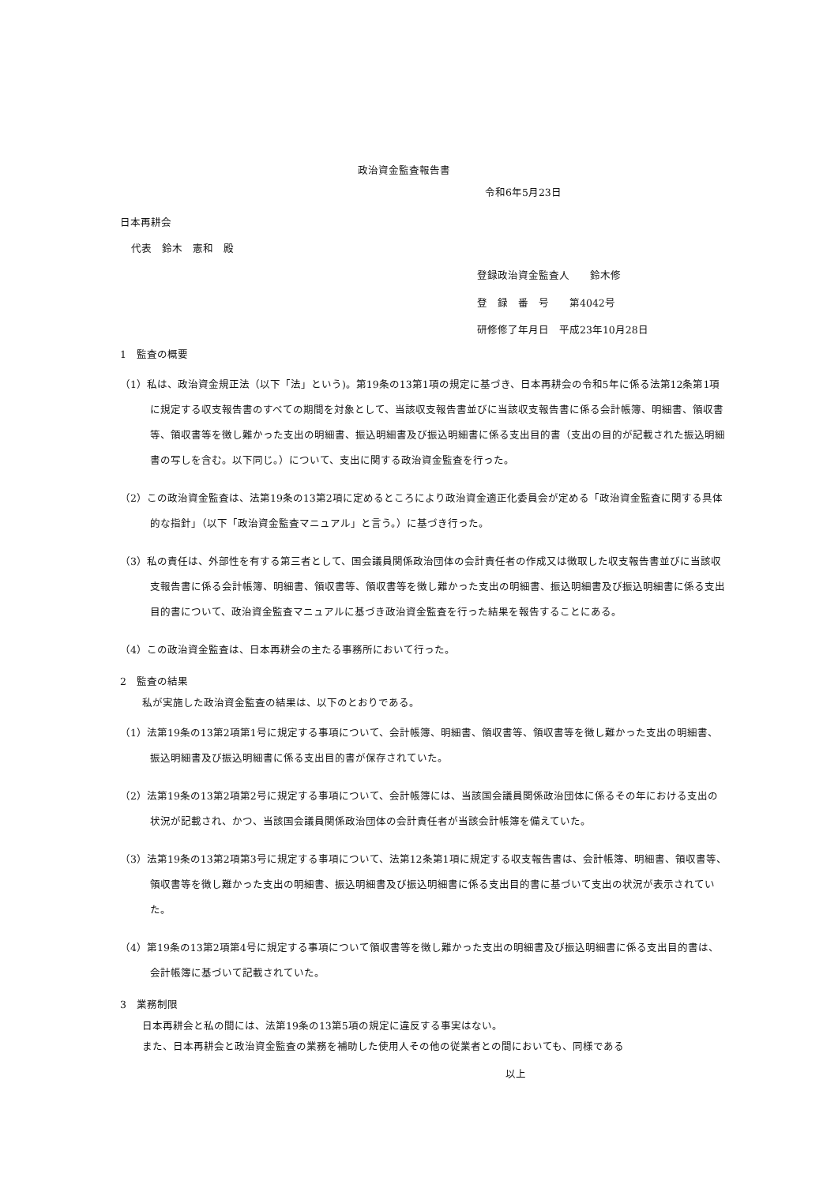政治資金監査報告書
令和6年5月23日
日本再耕会
代表　鈴木　憲和　殿
登録政治資金監査人　　鈴木修
登　録　番　号　　第4042号
研修修了年月日　平成23年10月28日
1　監査の概要
（1）私は、政治資金規正法（以下「法」という)。第19条の13第1項の規定に基づき、日本再耕会の令和5年に係る法第12条第1項に規定する収支報告書のすべての期間を対象として、当該収支報告書並びに当該収支報告書に係る会計帳簿、明細書、領収書等、領収書等を徴し難かった支出の明細書、振込明細書及び振込明細書に係る支出目的書（支出の目的が記載された振込明細書の写しを含む。以下同じ。）について、支出に関する政治資金監査を行った。
（2）この政治資金監査は、法第19条の13第2項に定めるところにより政治資金適正化委員会が定める「政治資金監査に関する具体的な指針」（以下「政治資金監査マニュアル」と言う。）に基づき行った。
（3）私の責任は、外部性を有する第三者として、国会議員関係政治団体の会計責任者の作成又は徴取した収支報告書並びに当該収支報告書に係る会計帳簿、明細書、領収書等、領収書等を徴し難かった支出の明細書、振込明細書及び振込明細書に係る支出目的書について、政治資金監査マニュアルに基づき政治資金監査を行った結果を報告することにある。
（4）この政治資金監査は、日本再耕会の主たる事務所において行った。
2　監査の結果
私が実施した政治資金監査の結果は、以下のとおりである。
（1）法第19条の13第2項第1号に規定する事項について、会計帳簿、明細書、領収書等、領収書等を徴し難かった支出の明細書、振込明細書及び振込明細書に係る支出目的書が保存されていた。
（2）法第19条の13第2項第2号に規定する事項について、会計帳簿には、当該国会議員関係政治団体に係るその年における支出の状況が記載され、かつ、当該国会議員関係政治団体の会計責任者が当該会計帳簿を備えていた。
（3）法第19条の13第2項第3号に規定する事項について、法第12条第1項に規定する収支報告書は、会計帳簿、明細書、領収書等、領収書等を徴し難かった支出の明細書、振込明細書及び振込明細書に係る支出目的書に基づいて支出の状況が表示されていた。
（4）第19条の13第2項第4号に規定する事項について領収書等を徴し難かった支出の明細書及び振込明細書に係る支出目的書は、会計帳簿に基づいて記載されていた。
3　業務制限
日本再耕会と私の間には、法第19条の13第5項の規定に違反する事実はない。
また、日本再耕会と政治資金監査の業務を補助した使用人その他の従業者との間においても、同様である
以上